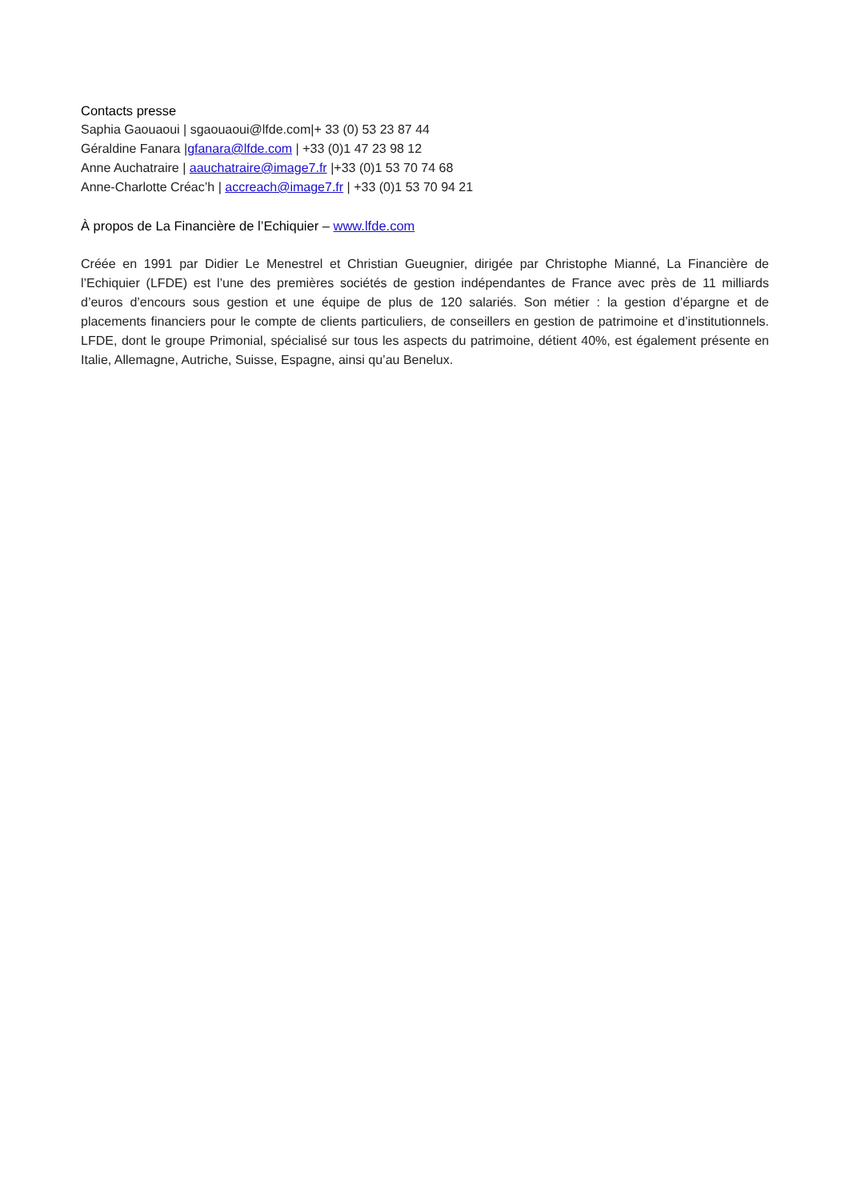Contacts presse
Saphia Gaouaoui | sgaouaoui@lfde.com|+ 33 (0) 53 23 87 44
Géraldine Fanara |gfanara@lfde.com | +33 (0)1 47 23 98 12
Anne Auchatraire | aauchatraire@image7.fr |+33 (0)1 53 70 74 68
Anne-Charlotte Créac’h | accreach@image7.fr | +33 (0)1 53 70 94 21
À propos de La Financière de l’Echiquier – www.lfde.com
Créée en 1991 par Didier Le Menestrel et Christian Gueugnier, dirigée par Christophe Mianné, La Financière de l’Echiquier (LFDE) est l’une des premières sociétés de gestion indépendantes de France avec près de 11 milliards d’euros d’encours sous gestion et une équipe de plus de 120 salariés. Son métier : la gestion d’épargne et de placements financiers pour le compte de clients particuliers, de conseillers en gestion de patrimoine et d’institutionnels. LFDE, dont le groupe Primonial, spécialisé sur tous les aspects du patrimoine, détient 40%, est également présente en Italie, Allemagne, Autriche, Suisse, Espagne, ainsi qu’au Benelux.